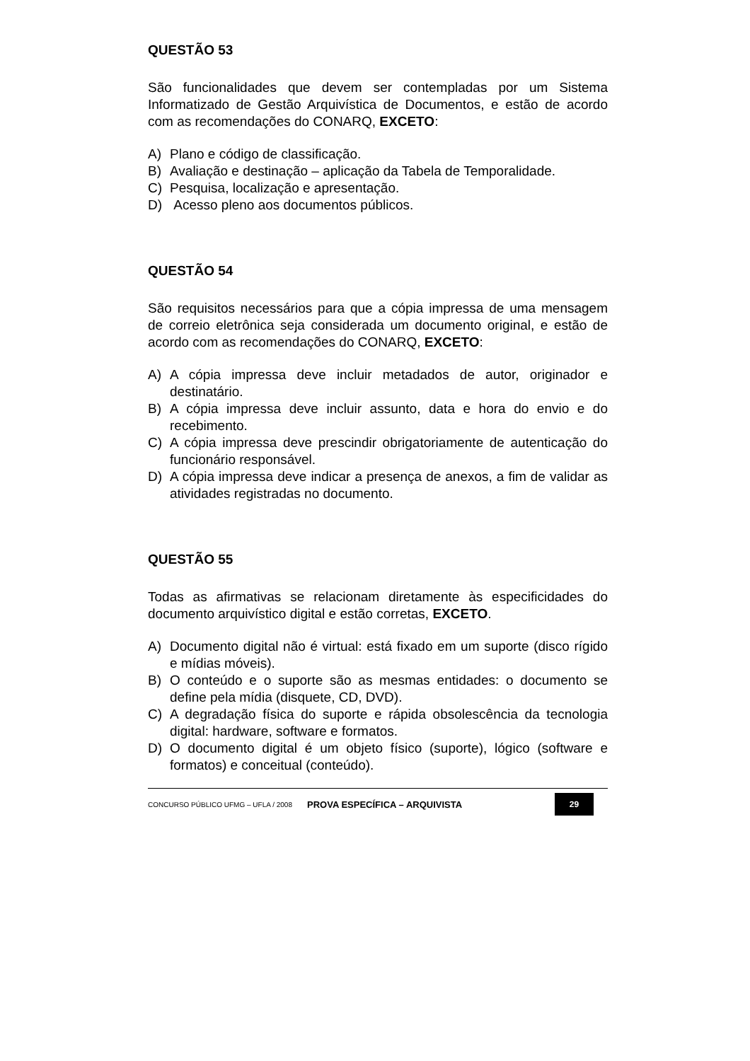QUESTÃO 53
São funcionalidades que devem ser contempladas por um Sistema Informatizado de Gestão Arquivística de Documentos, e estão de acordo com as recomendações do CONARQ, EXCETO:
A) Plano e código de classificação.
B) Avaliação e destinação – aplicação da Tabela de Temporalidade.
C) Pesquisa, localização e apresentação.
D) Acesso pleno aos documentos públicos.
QUESTÃO 54
São requisitos necessários para que a cópia impressa de uma mensagem de correio eletrônica seja considerada um documento original, e estão de acordo com as recomendações do CONARQ, EXCETO:
A) A cópia impressa deve incluir metadados de autor, originador e destinatário.
B) A cópia impressa deve incluir assunto, data e hora do envio e do recebimento.
C) A cópia impressa deve prescindir obrigatoriamente de autenticação do funcionário responsável.
D) A cópia impressa deve indicar a presença de anexos, a fim de validar as atividades registradas no documento.
QUESTÃO 55
Todas as afirmativas se relacionam diretamente às especificidades do documento arquivístico digital e estão corretas, EXCETO.
A) Documento digital não é virtual: está fixado em um suporte (disco rígido e mídias móveis).
B) O conteúdo e o suporte são as mesmas entidades: o documento se define pela mídia (disquete, CD, DVD).
C) A degradação física do suporte e rápida obsolescência da tecnologia digital: hardware, software e formatos.
D) O documento digital é um objeto físico (suporte), lógico (software e formatos) e conceitual (conteúdo).
CONCURSO PÚBLICO UFMG – UFLA / 2008
PROVA ESPECÍFICA – ARQUIVISTA
29